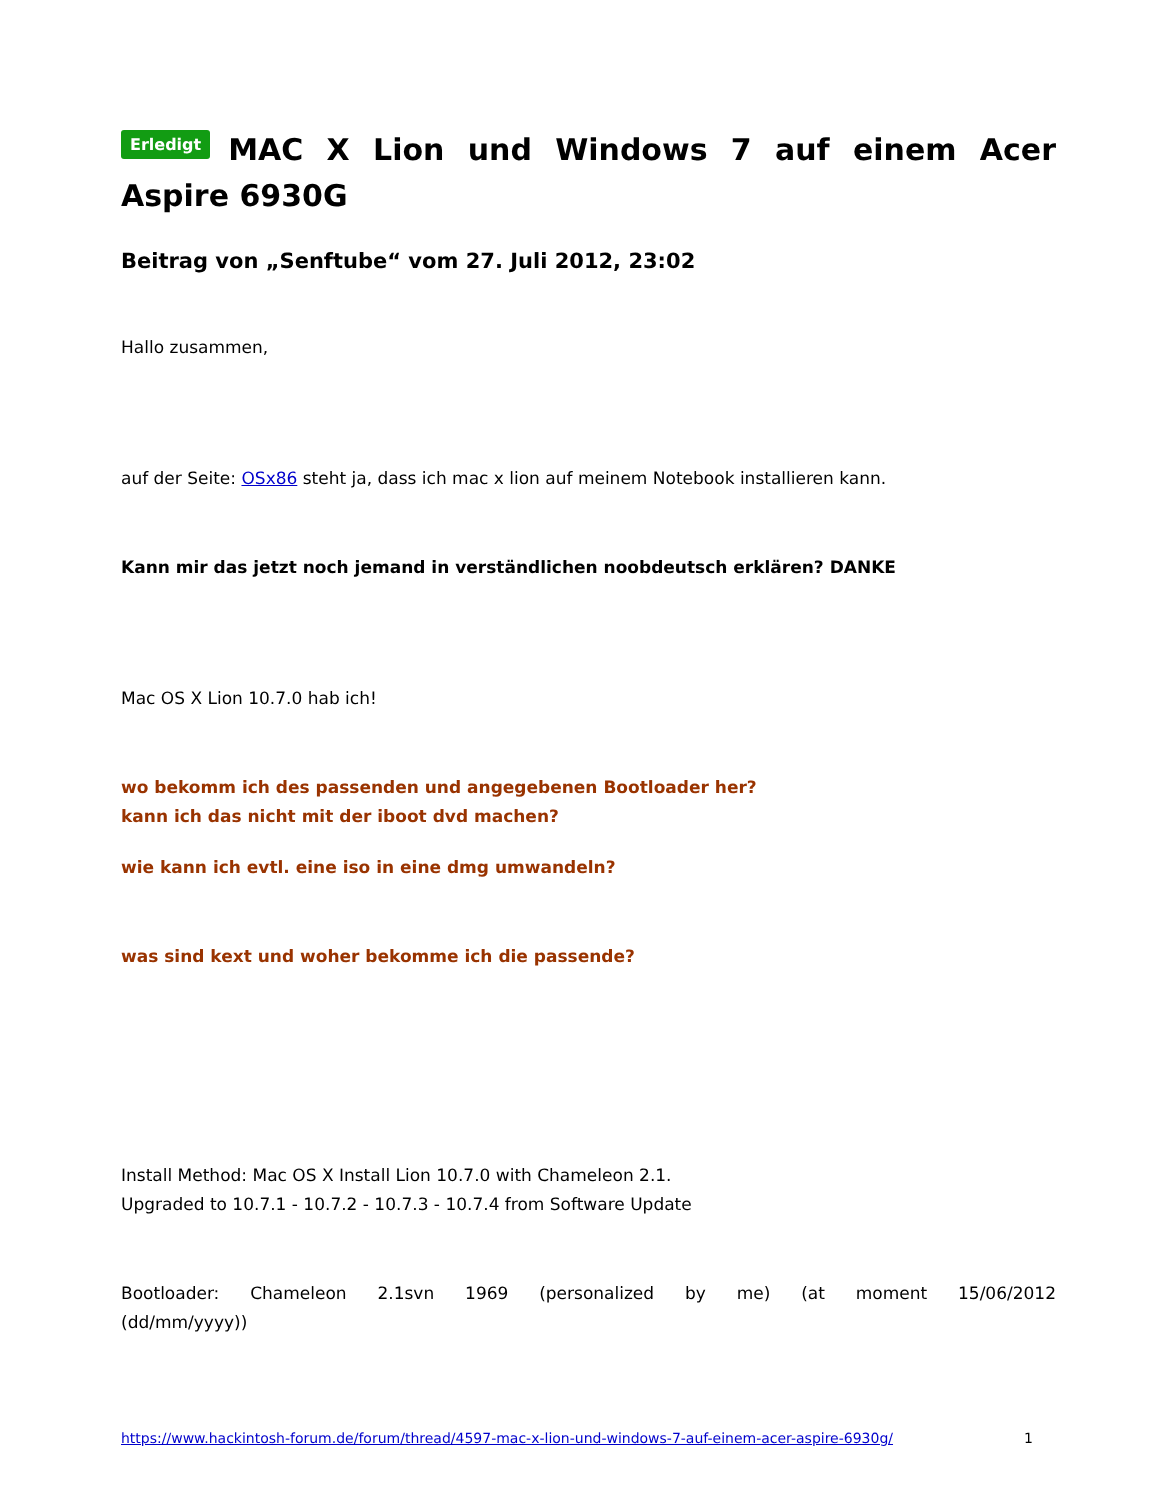Erledigt MAC X Lion und Windows 7 auf einem Acer Aspire 6930G
Beitrag von „Senftube“ vom 27. Juli 2012, 23:02
Hallo zusammen,
auf der Seite: OSx86 steht ja, dass ich mac x lion auf meinem Notebook installieren kann.
Kann mir das jetzt noch jemand in verständlichen noobdeutsch erklären? DANKE
Mac OS X Lion 10.7.0 hab ich!
wo bekomm ich des passenden und angegebenen Bootloader her?
kann ich das nicht mit der iboot dvd machen?
wie kann ich evtl. eine iso in eine dmg umwandeln?
was sind kext und woher bekomme ich die passende?
Install Method: Mac OS X Install Lion 10.7.0 with Chameleon 2.1.
Upgraded to 10.7.1 - 10.7.2 - 10.7.3 - 10.7.4 from Software Update
Bootloader: Chameleon 2.1svn 1969 (personalized by me) (at moment 15/06/2012 (dd/mm/yyyy))
https://www.hackintosh-forum.de/forum/thread/4597-mac-x-lion-und-windows-7-auf-einem-acer-aspire-6930g/ 1